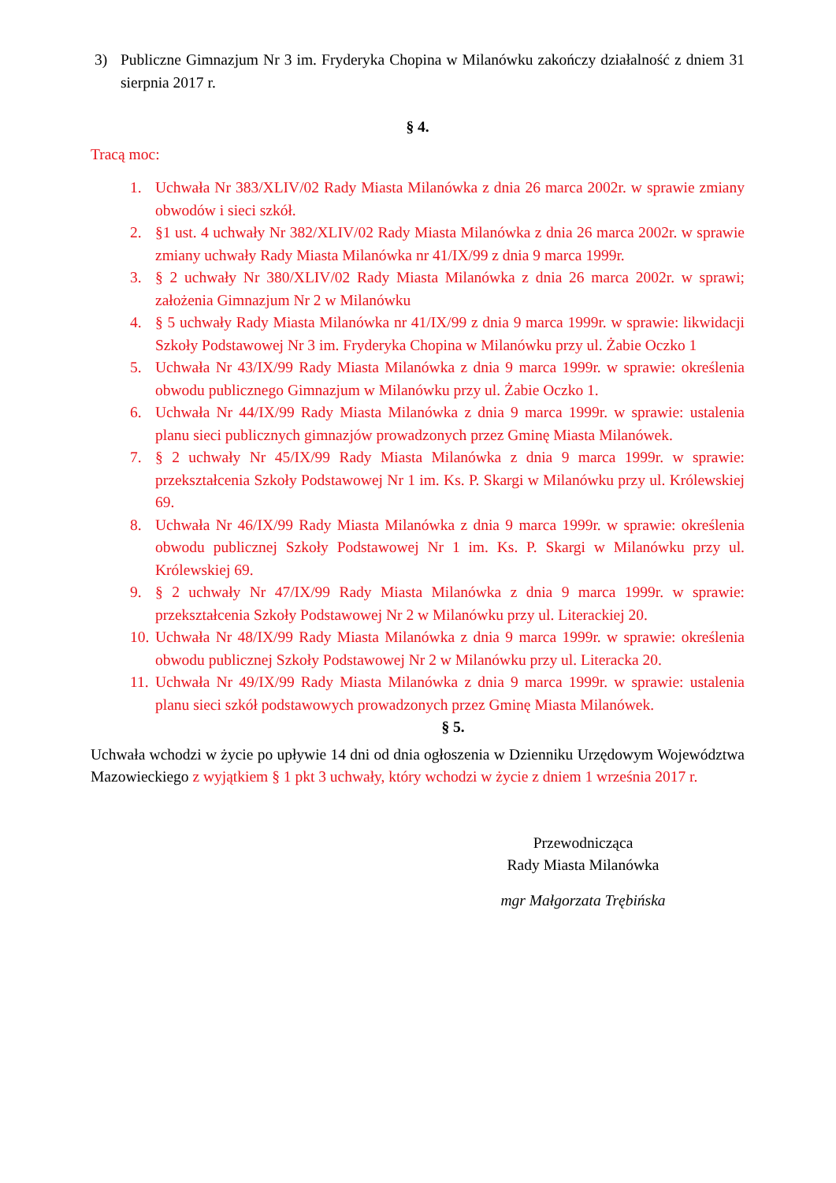3) Publiczne Gimnazjum Nr 3 im. Fryderyka Chopina w Milanówku zakończy działalność z dniem 31 sierpnia 2017 r.
§ 4.
Tracą moc:
1. Uchwała Nr 383/XLIV/02 Rady Miasta Milanówka z dnia 26 marca 2002r. w sprawie zmiany obwodów i sieci szkół.
2. §1 ust. 4 uchwały Nr 382/XLIV/02 Rady Miasta Milanówka z dnia 26 marca 2002r. w sprawie zmiany uchwały Rady Miasta Milanówka nr 41/IX/99 z dnia 9 marca 1999r.
3. § 2 uchwały Nr 380/XLIV/02 Rady Miasta Milanówka z dnia 26 marca 2002r. w sprawi; założenia Gimnazjum Nr 2 w Milanówku
4. § 5 uchwały Rady Miasta Milanówka nr 41/IX/99 z dnia 9 marca 1999r. w sprawie: likwidacji Szkoły Podstawowej Nr 3 im. Fryderyka Chopina w Milanówku przy ul. Żabie Oczko 1
5. Uchwała Nr 43/IX/99 Rady Miasta Milanówka z dnia 9 marca 1999r. w sprawie: określenia obwodu publicznego Gimnazjum w Milanówku przy ul. Żabie Oczko 1.
6. Uchwała Nr 44/IX/99 Rady Miasta Milanówka z dnia 9 marca 1999r. w sprawie: ustalenia planu sieci publicznych gimnazjów prowadzonych przez Gminę Miasta Milanówek.
7. § 2 uchwały Nr 45/IX/99 Rady Miasta Milanówka z dnia 9 marca 1999r. w sprawie: przekształcenia Szkoły Podstawowej Nr 1 im. Ks. P. Skargi w Milanówku przy ul. Królewskiej 69.
8. Uchwała Nr 46/IX/99 Rady Miasta Milanówka z dnia 9 marca 1999r. w sprawie: określenia obwodu publicznej Szkoły Podstawowej Nr 1 im. Ks. P. Skargi w Milanówku przy ul. Królewskiej 69.
9. § 2 uchwały Nr 47/IX/99 Rady Miasta Milanówka z dnia 9 marca 1999r. w sprawie: przekształcenia Szkoły Podstawowej Nr 2 w Milanówku przy ul. Literackiej 20.
10. Uchwała Nr 48/IX/99 Rady Miasta Milanówka z dnia 9 marca 1999r. w sprawie: określenia obwodu publicznej Szkoły Podstawowej Nr 2 w Milanówku przy ul. Literacka 20.
11. Uchwała Nr 49/IX/99 Rady Miasta Milanówka z dnia 9 marca 1999r. w sprawie: ustalenia planu sieci szkół podstawowych prowadzonych przez Gminę Miasta Milanówek.
§ 5.
Uchwała wchodzi w życie po upływie 14 dni od dnia ogłoszenia w Dzienniku Urzędowym Województwa Mazowieckiego z wyjątkiem § 1 pkt 3 uchwały, który wchodzi w życie z dniem 1 września 2017 r.
Przewodnicząca
Rady Miasta Milanówka
mgr Małgorzata Trębińska